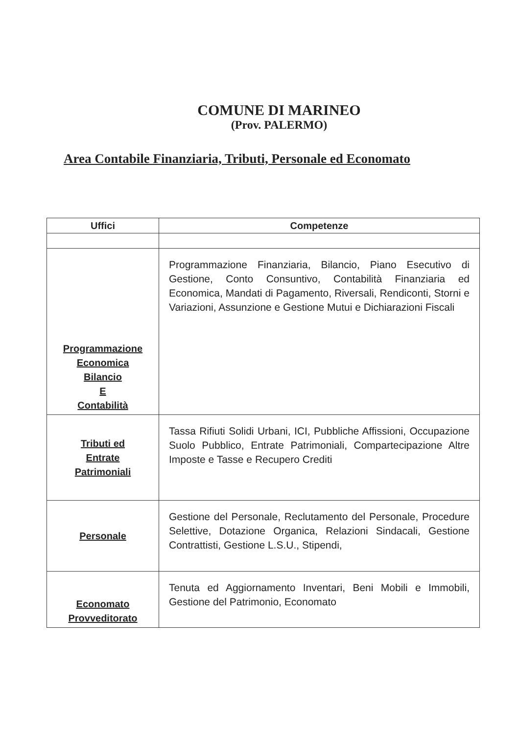COMUNE DI MARINEO
(Prov. PALERMO)
Area Contabile Finanziaria, Tributi, Personale ed Economato
| Uffici | Competenze |
| --- | --- |
| Programmazione Economica Bilancio E Contabilità | Programmazione Finanziaria, Bilancio, Piano Esecutivo di Gestione, Conto Consuntivo, Contabilità Finanziaria ed Economica, Mandati di Pagamento, Riversali, Rendiconti, Storni e Variazioni, Assunzione e Gestione Mutui e Dichiarazioni Fiscali |
| Tributi ed Entrate Patrimoniali | Tassa Rifiuti Solidi Urbani, ICI, Pubbliche Affissioni, Occupazione Suolo Pubblico, Entrate Patrimoniali, Compartecipazione Altre Imposte e Tasse e Recupero Crediti |
| Personale | Gestione del Personale, Reclutamento del Personale, Procedure Selettive, Dotazione Organica, Relazioni Sindacali, Gestione Contrattisti, Gestione L.S.U., Stipendi, |
| Economato Provveditorato | Tenuta ed Aggiornamento Inventari, Beni Mobili e Immobili, Gestione del Patrimonio, Economato |